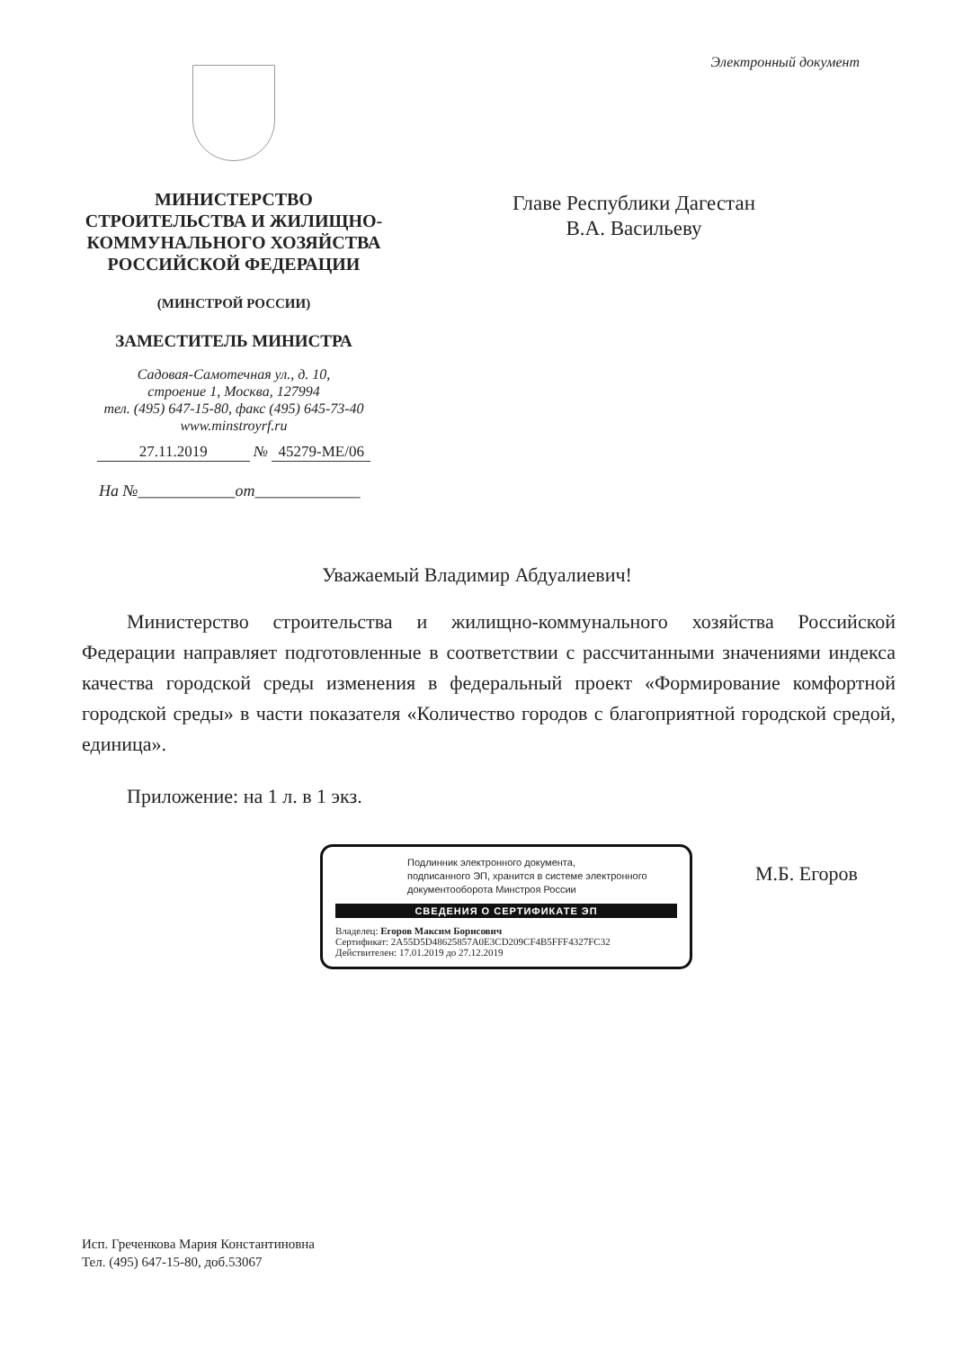Электронный документ
МИНИСТЕРСТВО
СТРОИТЕЛЬСТВА И ЖИЛИЩНО-
КОММУНАЛЬНОГО ХОЗЯЙСТВА
РОССИЙСКОЙ ФЕДЕРАЦИИ
(МИНСТРОЙ РОССИИ)
ЗАМЕСТИТЕЛЬ МИНИСТРА
Садовая-Самотечная ул., д. 10,
строение 1, Москва, 127994
тел. (495) 647-15-80, факс (495) 645-73-40
www.minstroyrf.ru
27.11.2019 № 45279-МЕ/06
На №____________от_____________
Главе Республики Дагестан
В.А. Васильеву
Уважаемый Владимир Абдуалиевич!
Министерство строительства и жилищно-коммунального хозяйства Российской Федерации направляет подготовленные в соответствии с рассчитанными значениями индекса качества городской среды изменения в федеральный проект «Формирование комфортной городской среды» в части показателя «Количество городов с благоприятной городской средой, единица».
Приложение: на 1 л. в 1 экз.
Подлинник электронного документа,
подписанного ЭП, хранится в системе электронного
документооборота Минстроя России
СВЕДЕНИЯ О СЕРТИФИКАТЕ ЭП
Владелец: Егоров Максим Борисович
Сертификат: 2A55D5D48625857A0E3CD209CF4B5FFF4327FC32
Действителен: 17.01.2019 до 27.12.2019
М.Б. Егоров
Исп. Греченкова Мария Константиновна
Тел. (495) 647-15-80, доб.53067